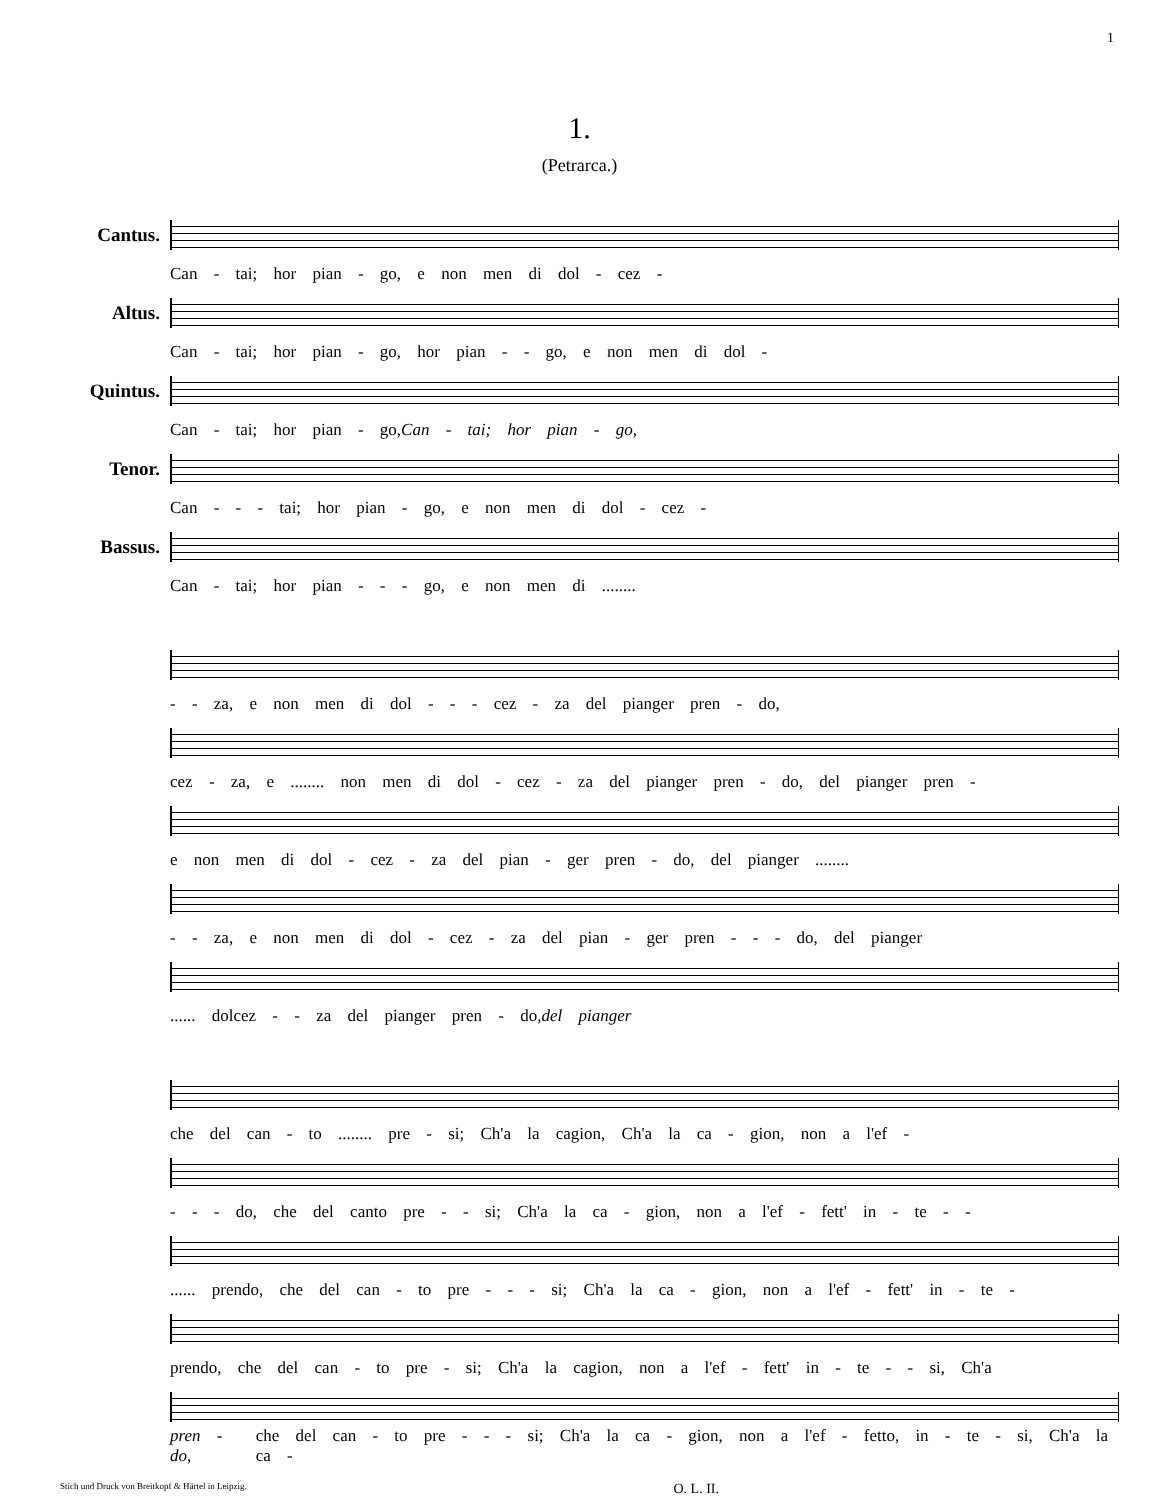1
1.
(Petrarca.)
Cantus.
Can - tai; hor pian - go, e non men di dol - cez -
Altus.
Can - tai; hor pian - go, hor pian - - go, e non men di dol -
Quintus.
Can - tai; hor pian - go, Can - tai; hor pian - go,
Tenor.
Can - - - tai; hor pian - go, e non men di dol - cez -
Bassus.
Can - tai; hor pian - - - go, e non men di ........
- - za, e non men di dol - - - cez - za del pianger pren - do,
cez - za, e ........ non men di dol - cez - za del pianger pren - do, del pianger pren -
e non men di dol - cez - za del pian - ger pren - do, del pianger ........
- - za, e non men di dol - cez - za del pian - ger pren - - - do, del pianger
...... dolcez - - za del pianger pren - do, del pianger
che del can - to ........ pre - si; Ch'a la cagion, Ch'a la ca - gion, non a l'ef -
- - - do, che del canto pre - - si; Ch'a la ca - gion, non a l'ef - fett' in - te - -
...... prendo, che del can - to pre - - - si; Ch'a la ca - gion, non a l'ef - fett' in - te -
prendo, che del can - to pre - si; Ch'a la cagion, non a l'ef - fett' in - te - - si, Ch'a
pren - do, che del can - to pre - - - si; Ch'a la ca - gion, non a l'ef - fetto, in - te - si, Ch'a la ca -
Stich und Druck von Breitkopf & Härtel in Leipzig. O. L. II.